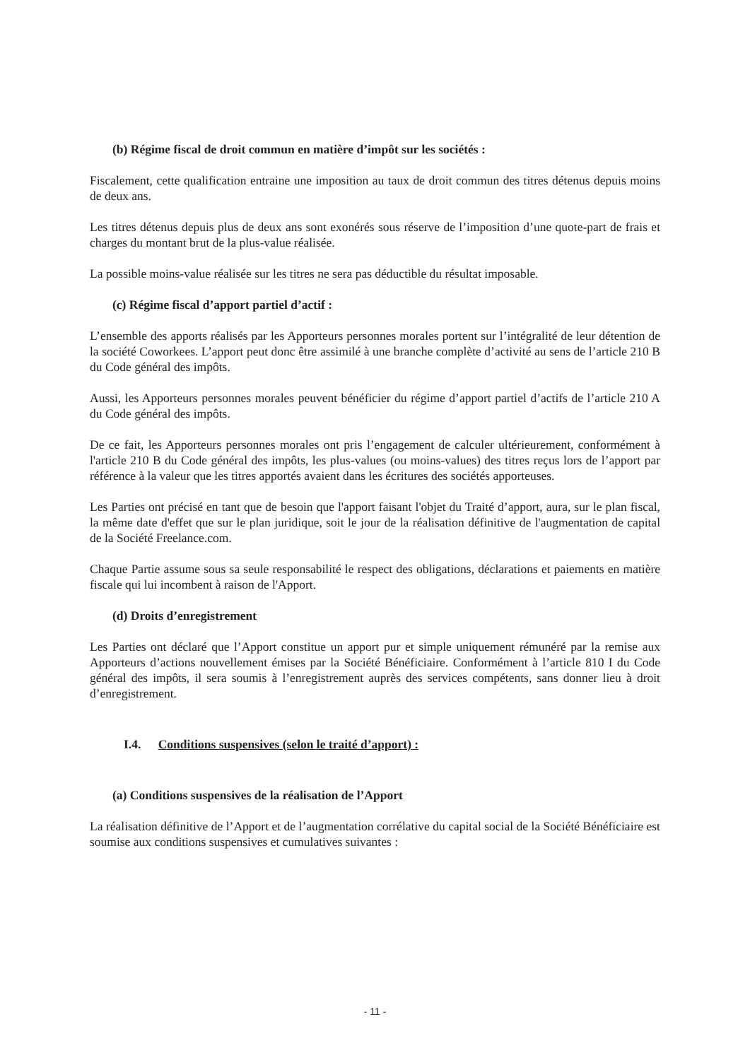(b) Régime fiscal de droit commun en matière d’impôt sur les sociétés :
Fiscalement, cette qualification entraine une imposition au taux de droit commun des titres détenus depuis moins de deux ans.
Les titres détenus depuis plus de deux ans sont exonérés sous réserve de l’imposition d’une quote-part de frais et charges du montant brut de la plus-value réalisée.
La possible moins-value réalisée sur les titres ne sera pas déductible du résultat imposable.
(c) Régime fiscal d’apport partiel d’actif :
L’ensemble des apports réalisés par les Apporteurs personnes morales portent sur l’intégralité de leur détention de la société Coworkees. L’apport peut donc être assimilé à une branche complète d’activité au sens de l’article 210 B du Code général des impôts.
Aussi, les Apporteurs personnes morales peuvent bénéficier du régime d’apport partiel d’actifs de l’article 210 A du Code général des impôts.
De ce fait, les Apporteurs personnes morales ont pris l’engagement de calculer ultérieurement, conformément à l'article 210 B du Code général des impôts, les plus-values (ou moins-values) des titres reçus lors de l’apport par référence à la valeur que les titres apportés avaient dans les écritures des sociétés apporteuses.
Les Parties ont précisé en tant que de besoin que l'apport faisant l'objet du Traité d’apport, aura, sur le plan fiscal, la même date d'effet que sur le plan juridique, soit le jour de la réalisation définitive de l'augmentation de capital de la Société Freelance.com.
Chaque Partie assume sous sa seule responsabilité le respect des obligations, déclarations et paiements en matière fiscale qui lui incombent à raison de l'Apport.
(d) Droits d’enregistrement
Les Parties ont déclaré que l’Apport constitue un apport pur et simple uniquement rémunéré par la remise aux Apporteurs d’actions nouvellement émises par la Société Bénéficiaire. Conformément à l’article 810 I du Code général des impôts, il sera soumis à l’enregistrement auprès des services compétents, sans donner lieu à droit d’enregistrement.
I.4. Conditions suspensives (selon le traité d’apport) :
(a) Conditions suspensives de la réalisation de l’Apport
La réalisation définitive de l’Apport et de l’augmentation corrélative du capital social de la Société Bénéficiaire est soumise aux conditions suspensives et cumulatives suivantes :
- 11 -